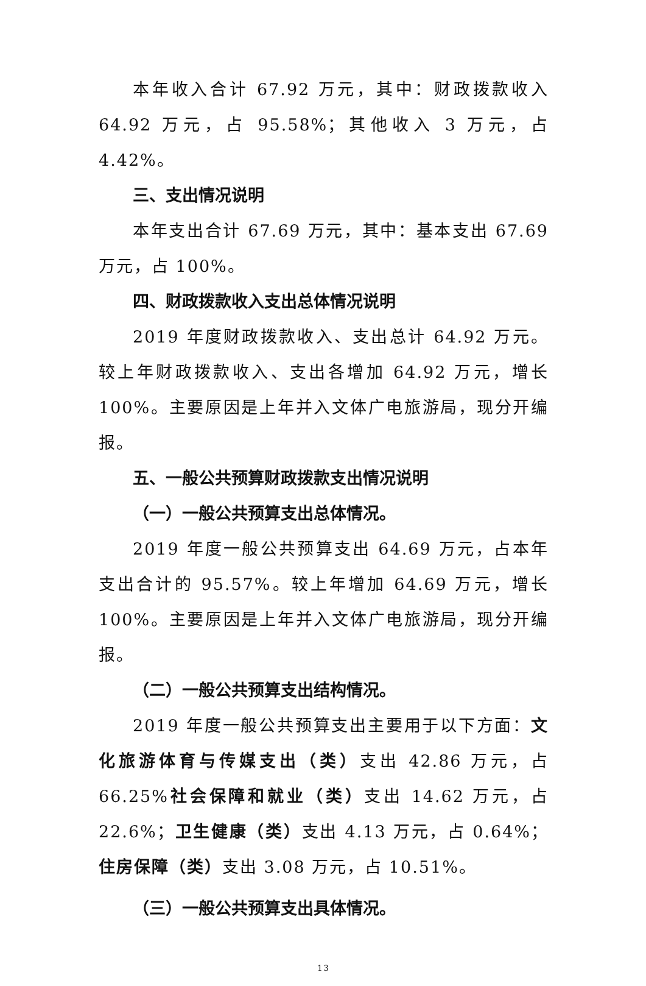本年收入合计 67.92 万元，其中：财政拨款收入 64.92 万元，占 95.58%；其他收入 3 万元，占 4.42%。
三、支出情况说明
本年支出合计 67.69 万元，其中：基本支出 67.69 万元，占 100%。
四、财政拨款收入支出总体情况说明
2019 年度财政拨款收入、支出总计 64.92 万元。较上年财政拨款收入、支出各增加 64.92 万元，增长 100%。主要原因是上年并入文体广电旅游局，现分开编报。
五、一般公共预算财政拨款支出情况说明
（一）一般公共预算支出总体情况。
2019 年度一般公共预算支出 64.69 万元，占本年支出合计的 95.57%。较上年增加 64.69 万元，增长 100%。主要原因是上年并入文体广电旅游局，现分开编报。
（二）一般公共预算支出结构情况。
2019 年度一般公共预算支出主要用于以下方面：文化旅游体育与传媒支出（类）支出 42.86 万元，占 66.25%社会保障和就业（类）支出 14.62 万元，占 22.6%；卫生健康（类）支出 4.13 万元，占 0.64%；住房保障（类）支出 3.08 万元，占 10.51%。
（三）一般公共预算支出具体情况。
13